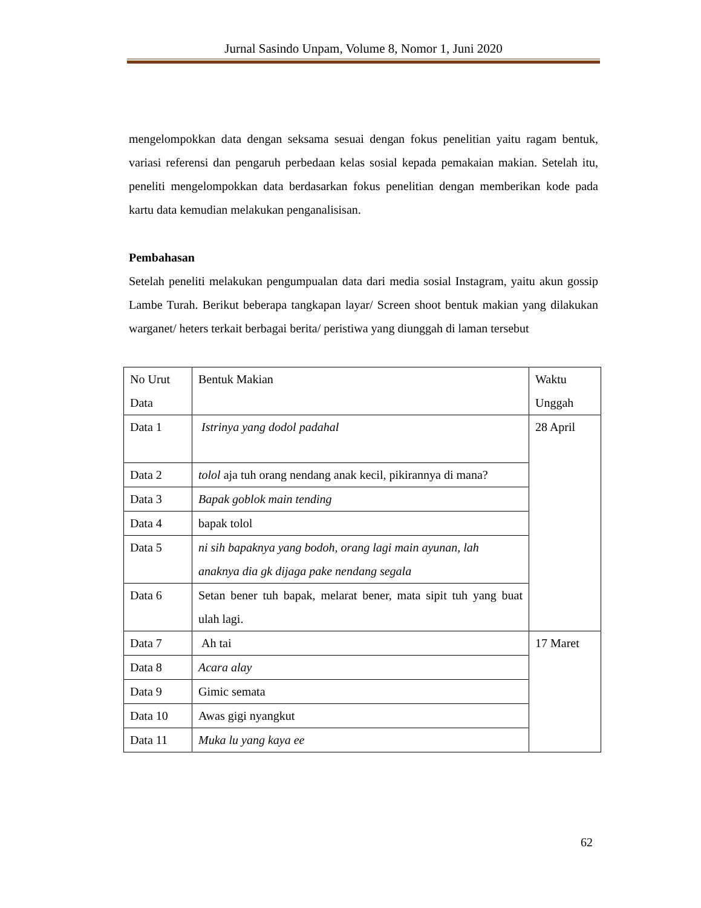Jurnal Sasindo Unpam, Volume 8, Nomor 1, Juni 2020
mengelompokkan data dengan seksama sesuai dengan fokus penelitian yaitu ragam bentuk, variasi referensi dan pengaruh perbedaan kelas sosial kepada pemakaian makian. Setelah itu, peneliti mengelompokkan data berdasarkan fokus penelitian dengan memberikan kode pada kartu data kemudian melakukan penganalisisan.
Pembahasan
Setelah peneliti melakukan pengumpualan data dari media sosial Instagram, yaitu akun gossip Lambe Turah. Berikut beberapa tangkapan layar/ Screen shoot bentuk makian yang dilakukan warganet/ heters terkait berbagai berita/ peristiwa yang diunggah di laman tersebut
| No Urut Data | Bentuk Makian | Waktu Unggah |
| Data 1 | Istrinya yang dodol padahal | 28 April |
| Data 2 | tolol aja tuh orang nendang anak kecil, pikirannya di mana? | |
| Data 3 | Bapak goblok main tending | |
| Data 4 | bapak tolol | |
| Data 5 | ni sih bapaknya yang bodoh, orang lagi main ayunan, lah anaknya dia gk dijaga pake nendang segala | |
| Data 6 | Setan bener tuh bapak, melarat bener, mata sipit tuh yang buat ulah lagi. | |
| Data 7 | Ah tai | 17 Maret |
| Data 8 | Acara alay | |
| Data 9 | Gimic semata | |
| Data 10 | Awas gigi nyangkut | |
| Data 11 | Muka lu yang kaya ee | |
62